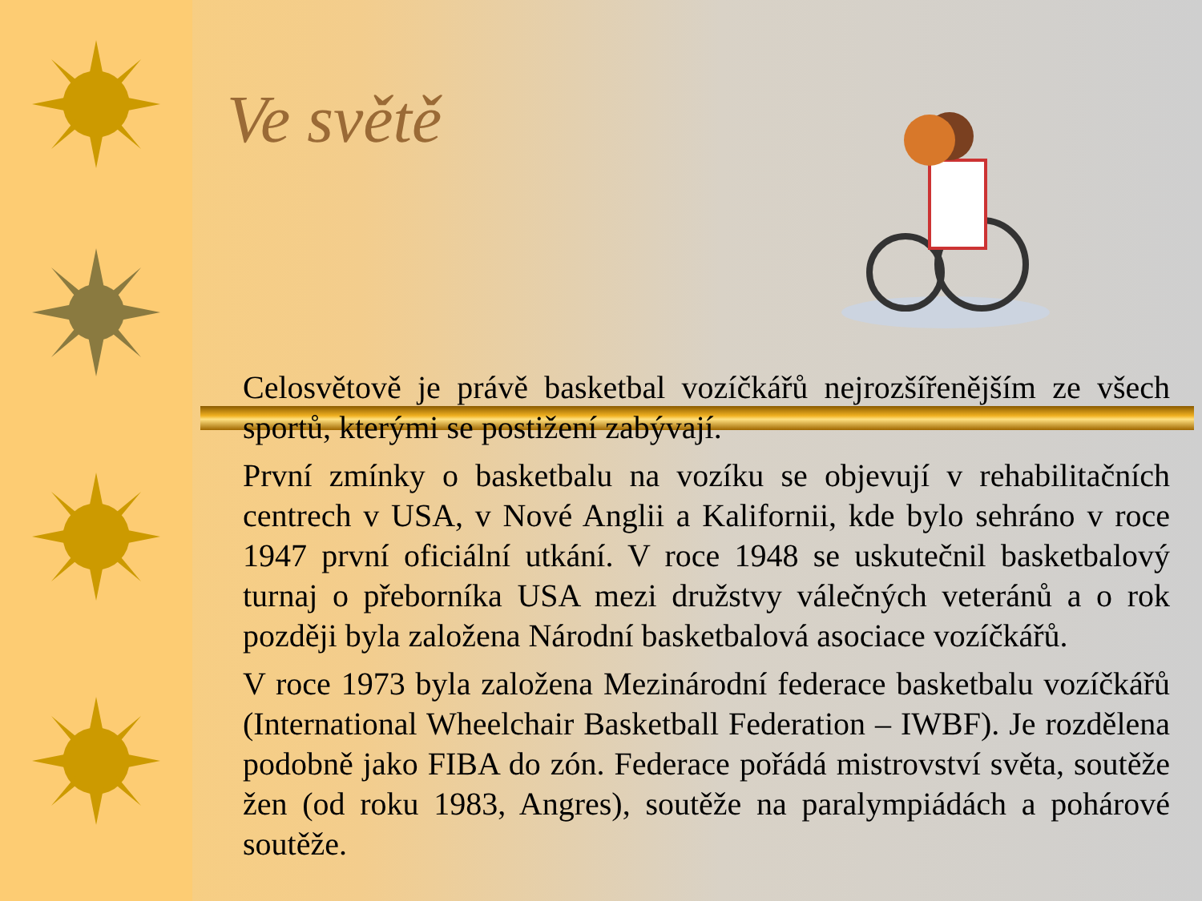Ve světě
Celosvětově je právě basketbal vozíčkářů nejrozšířenějším ze všech sportů, kterými se postižení zabývají.
První zmínky o basketbalu na vozíku se objevují v rehabilitačních centrech v USA, v Nové Anglii a Kalifornii, kde bylo sehráno v roce 1947 první oficiální utkání. V roce 1948 se uskutečnil basketbalový turnaj o přeborníka USA mezi družstvy válečných veteránů a o rok později byla založena Národní basketbalová asociace vozíčkářů.
V roce 1973 byla založena Mezinárodní federace basketbalu vozíčkářů (International Wheelchair Basketball Federation – IWBF). Je rozdělena podobně jako FIBA do zón. Federace pořádá mistrovství světa, soutěže žen (od roku 1983, Angres), soutěže na paralympiádách a pohárové soutěže.